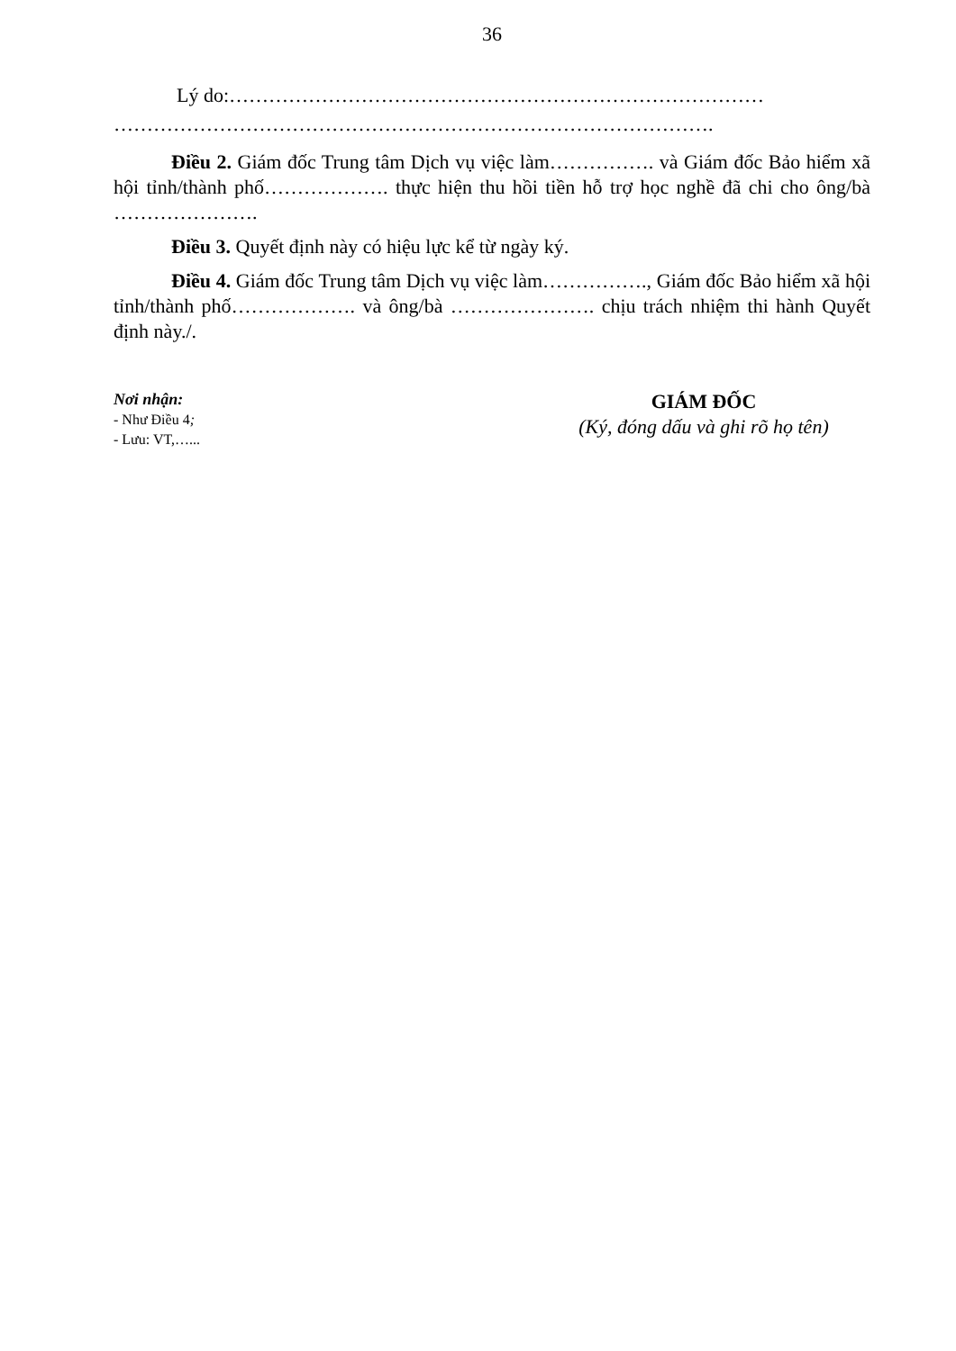36
Lý do:………………………………………………………………………
……………………………………………………………………………….
Điều 2. Giám đốc Trung tâm Dịch vụ việc làm……………. và Giám đốc Bảo hiểm xã hội tỉnh/thành phố………………. thực hiện thu hồi tiền hỗ trợ học nghề đã chi cho ông/bà ………………….
Điều 3. Quyết định này có hiệu lực kể từ ngày ký.
Điều 4. Giám đốc Trung tâm Dịch vụ việc làm……………., Giám đốc Bảo hiểm xã hội tỉnh/thành phố………………. và ông/bà …………………. chịu trách nhiệm thi hành Quyết định này./.
Nơi nhận:
- Như Điều 4;
- Lưu: VT,…...
GIÁM ĐỐC
(Ký, đóng dấu và ghi rõ họ tên)